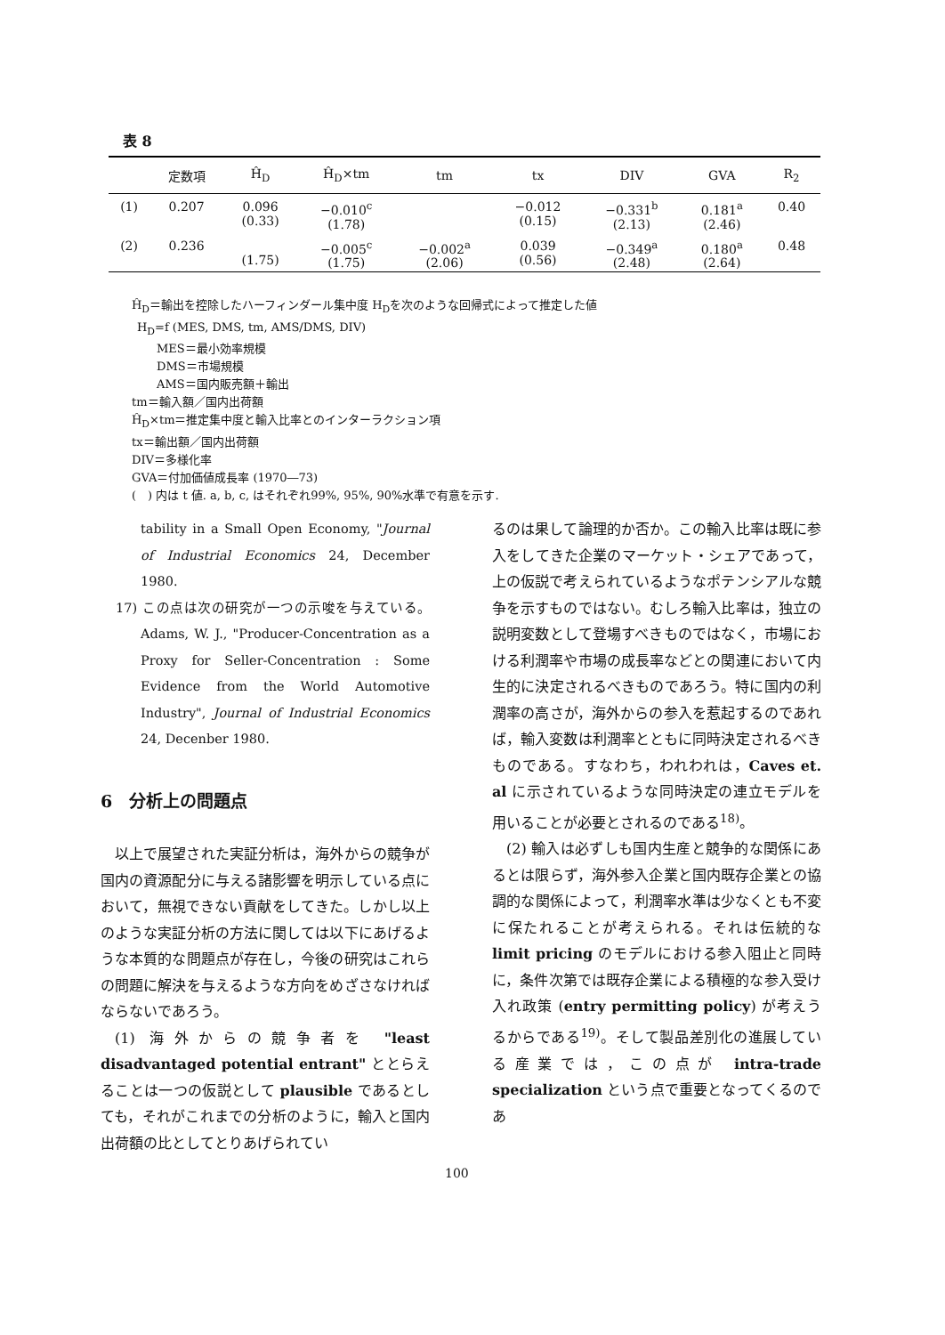表 8
| | 定数項 | Ĥ<sub>D</sub> | Ĥ<sub>D</sub>×tm | tm | tx | DIV | GVA | R<sub>2</sub> |
| --- | --- | --- | --- | --- | --- | --- | --- | --- |
| (1) | 0.207 | 0.096 (0.33) | −0.010<sup>c</sup> (1.78) | | −0.012 (0.15) | −0.331<sup>b</sup> (2.13) | 0.181<sup>a</sup> (2.46) | 0.40 |
| (2) | 0.236 | (1.75) | −0.005<sup>c</sup> (1.75) | −0.002<sup>a</sup> (2.06) | 0.039 (0.56) | −0.349<sup>a</sup> (2.48) | 0.180<sup>a</sup> (2.64) | 0.48 |
Ĥ<sub>D</sub>＝輸出を控除したハーフィンダール集中度 H<sub>D</sub>を次のような回帰式によって推定した値
H<sub>D</sub>=f (MES, DMS, tm, AMS/DMS, DIV)
MES＝最小効率規模
DMS＝市場規模
AMS＝国内販売額＋輸出
tm＝輸入額／国内出荷額
Ĥ<sub>D</sub>×tm＝推定集中度と輸入比率とのインターラクション項
tx＝輸出額／国内出荷額
DIV＝多様化率
GVA＝付加価値成長率 (1970―73)
(　) 内は t 値. a, b, c, はそれぞれ99%, 95%, 90%水準で有意を示す.
tability in a Small Open Economy, "Journal of Industrial Economics 24, December 1980.
17) この点は次の研究が一つの示唆を与えている。Adams, W. J., "Producer-Concentration as a Proxy for Seller-Concentration : Some Evidence from the World Automotive Industry", Journal of Industrial Economics 24, Decenber 1980.
6　分析上の問題点
以上で展望された実証分析は，海外からの競争が国内の資源配分に与える諸影響を明示している点において，無視できない貢献をしてきた。しかし以上のような実証分析の方法に関しては以下にあげるような本質的な問題点が存在し，今後の研究はこれらの問題に解決を与えるような方向をめざさなければならないであろう。
(1) 海外からの競争者を "least disadvantaged potential entrant" ととらえることは一つの仮説として plausible であるとしても，それがこれまでの分析のように，輸入と国内出荷額の比としてとりあげられてい
るのは果して論理的か否か。この輸入比率は既に参入をしてきた企業のマーケット・シェアであって，上の仮説で考えられているようなポテンシアルな競争を示すものではない。むしろ輸入比率は，独立の説明変数として登場すべきものではなく，市場における利潤率や市場の成長率などとの関連において内生的に決定されるべきものであろう。特に国内の利潤率の高さが，海外からの参入を惹起するのであれば，輸入変数は利潤率とともに同時決定されるべきものである。すなわち，われわれは，Caves et. al に示されているような同時決定の連立モデルを用いることが必要とされるのである<sup>18)</sup>。
(2) 輸入は必ずしも国内生産と競争的な関係にあるとは限らず，海外参入企業と国内既存企業との協調的な関係によって，利潤率水準は少なくとも不変に保たれることが考えられる。それは伝統的な limit pricing のモデルにおける参入阻止と同時に，条件次第では既存企業による積極的な参入受け入れ政策 (entry permitting policy) が考えうるからである<sup>19)</sup>。そして製品差別化の進展している産業では，この点が intra-trade specialization という点で重要となってくるのであ
100